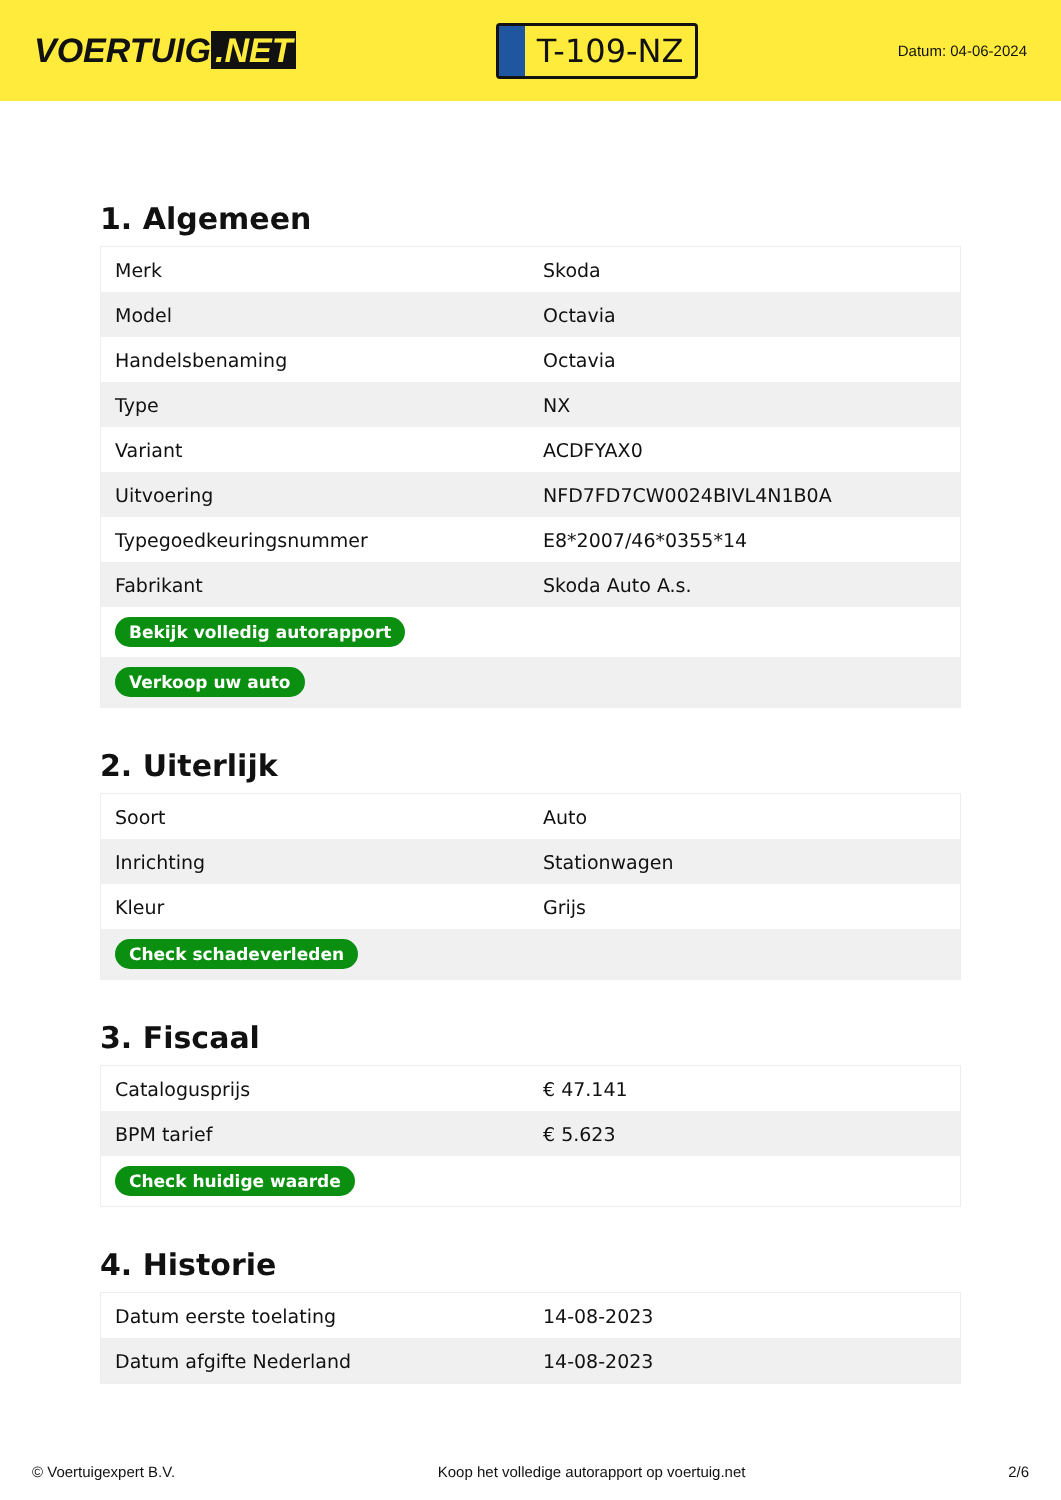VOERTUIG.NET
T-109-NZ
Datum: 04-06-2024
1. Algemeen
| Merk | Skoda |
| Model | Octavia |
| Handelsbenaming | Octavia |
| Type | NX |
| Variant | ACDFYAX0 |
| Uitvoering | NFD7FD7CW0024BIVL4N1B0A |
| Typegoedkeuringsnummer | E8*2007/46*0355*14 |
| Fabrikant | Skoda Auto A.s. |
| Bekijk volledig autorapport | |
| Verkoop uw auto | |
2. Uiterlijk
| Soort | Auto |
| Inrichting | Stationwagen |
| Kleur | Grijs |
| Check schadeverleden | |
3. Fiscaal
| Catalogusprijs | € 47.141 |
| BPM tarief | € 5.623 |
| Check huidige waarde | |
4. Historie
| Datum eerste toelating | 14-08-2023 |
| Datum afgifte Nederland | 14-08-2023 |
© Voertuigexpert B.V. Koop het volledige autorapport op voertuig.net 2/6